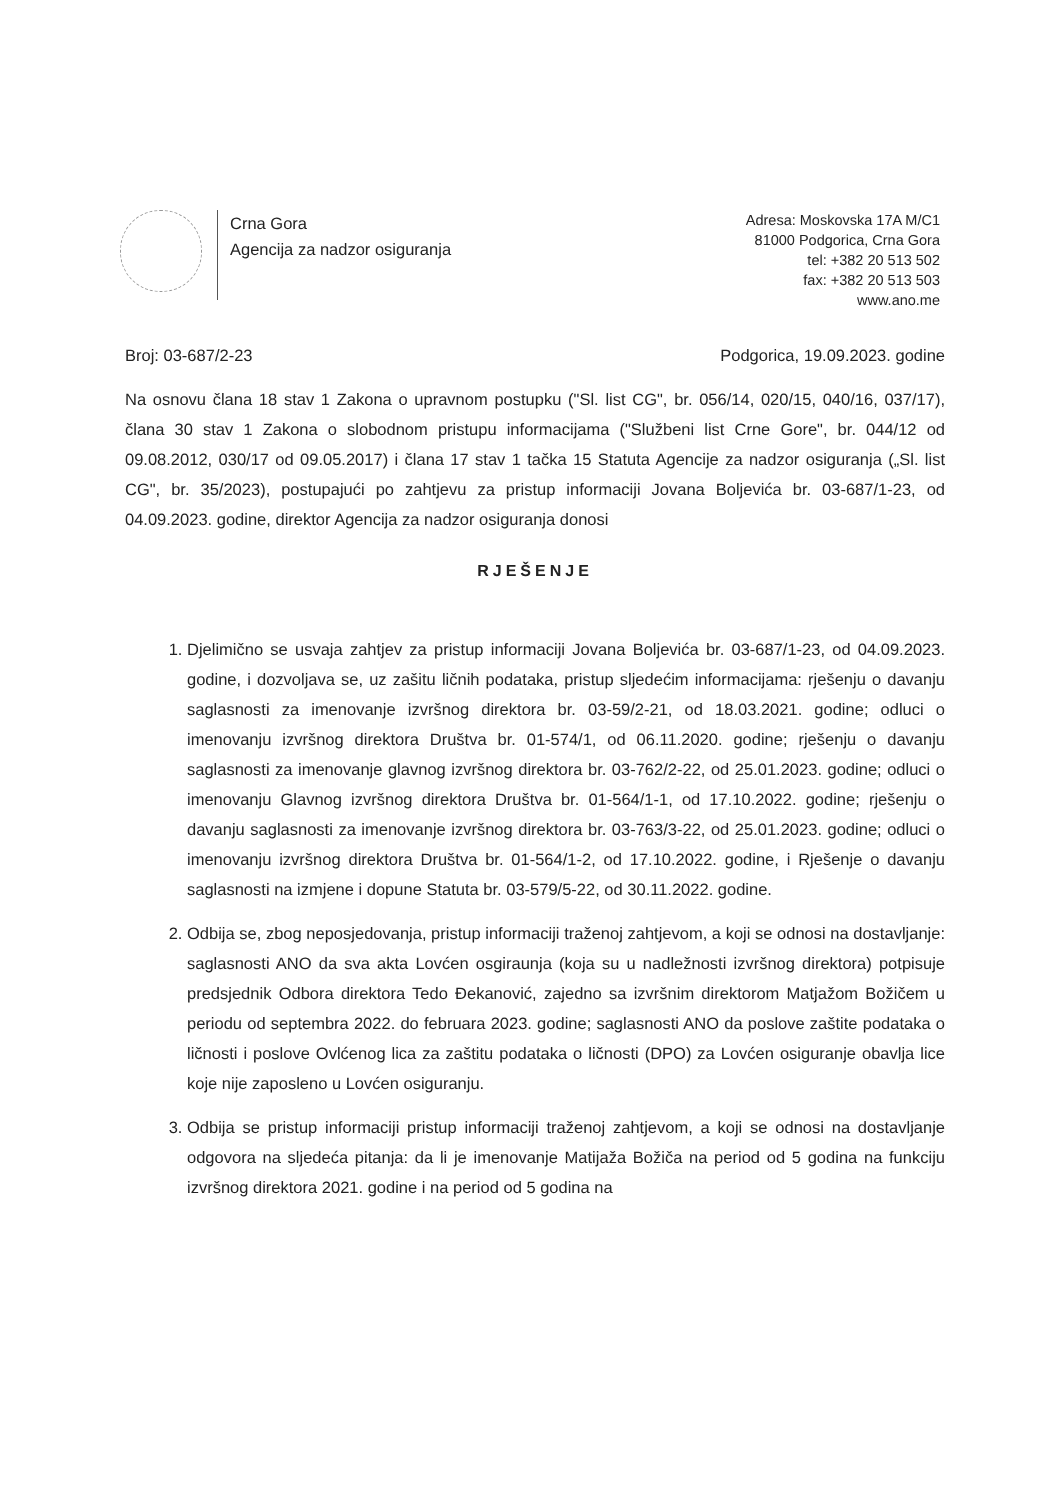Crna Gora
Agencija za nadzor osiguranja
Adresa: Moskovska 17A M/C1
81000 Podgorica, Crna Gora
tel: +382 20 513 502
fax: +382 20 513 503
www.ano.me
Broj: 03-687/2-23 Podgorica, 19.09.2023. godine
Na osnovu člana 18 stav 1 Zakona o upravnom postupku ("Sl. list CG", br. 056/14, 020/15, 040/16, 037/17), člana 30 stav 1 Zakona o slobodnom pristupu informacijama ("Službeni list Crne Gore", br. 044/12 od 09.08.2012, 030/17 od 09.05.2017) i člana 17 stav 1 tačka 15 Statuta Agencije za nadzor osiguranja („Sl. list CG", br. 35/2023), postupajući po zahtjevu za pristup informaciji Jovana Boljevića br. 03-687/1-23, od 04.09.2023. godine, direktor Agencija za nadzor osiguranja donosi
RJEŠENJE
1. Djelimično se usvaja zahtjev za pristup informaciji Jovana Boljevića br. 03-687/1-23, od 04.09.2023. godine, i dozvoljava se, uz zašitu ličnih podataka, pristup sljedećim informacijama: rješenju o davanju saglasnosti za imenovanje izvršnog direktora br. 03-59/2-21, od 18.03.2021. godine; odluci o imenovanju izvršnog direktora Društva br. 01-574/1, od 06.11.2020. godine; rješenju o davanju saglasnosti za imenovanje glavnog izvršnog direktora br. 03-762/2-22, od 25.01.2023. godine; odluci o imenovanju Glavnog izvršnog direktora Društva br. 01-564/1-1, od 17.10.2022. godine; rješenju o davanju saglasnosti za imenovanje izvršnog direktora br. 03-763/3-22, od 25.01.2023. godine; odluci o imenovanju izvršnog direktora Društva br. 01-564/1-2, od 17.10.2022. godine, i Rješenje o davanju saglasnosti na izmjene i dopune Statuta br. 03-579/5-22, od 30.11.2022. godine.
2. Odbija se, zbog neposjedovanja, pristup informaciji traženoj zahtjevom, a koji se odnosi na dostavljanje: saglasnosti ANO da sva akta Lovćen osgiraunja (koja su u nadležnosti izvršnog direktora) potpisuje predsjednik Odbora direktora Tedo Đekanović, zajedno sa izvršnim direktorom Matjažom Božičem u periodu od septembra 2022. do februara 2023. godine; saglasnosti ANO da poslove zaštite podataka o ličnosti i poslove Ovlćenog lica za zaštitu podataka o ličnosti (DPO) za Lovćen osiguranje obavlja lice koje nije zaposleno u Lovćen osiguranju.
3. Odbija se pristup informaciji pristup informaciji traženoj zahtjevom, a koji se odnosi na dostavljanje odgovora na sljedeća pitanja: da li je imenovanje Matijaža Božiča na period od 5 godina na funkciju izvršnog direktora 2021. godine i na period od 5 godina na